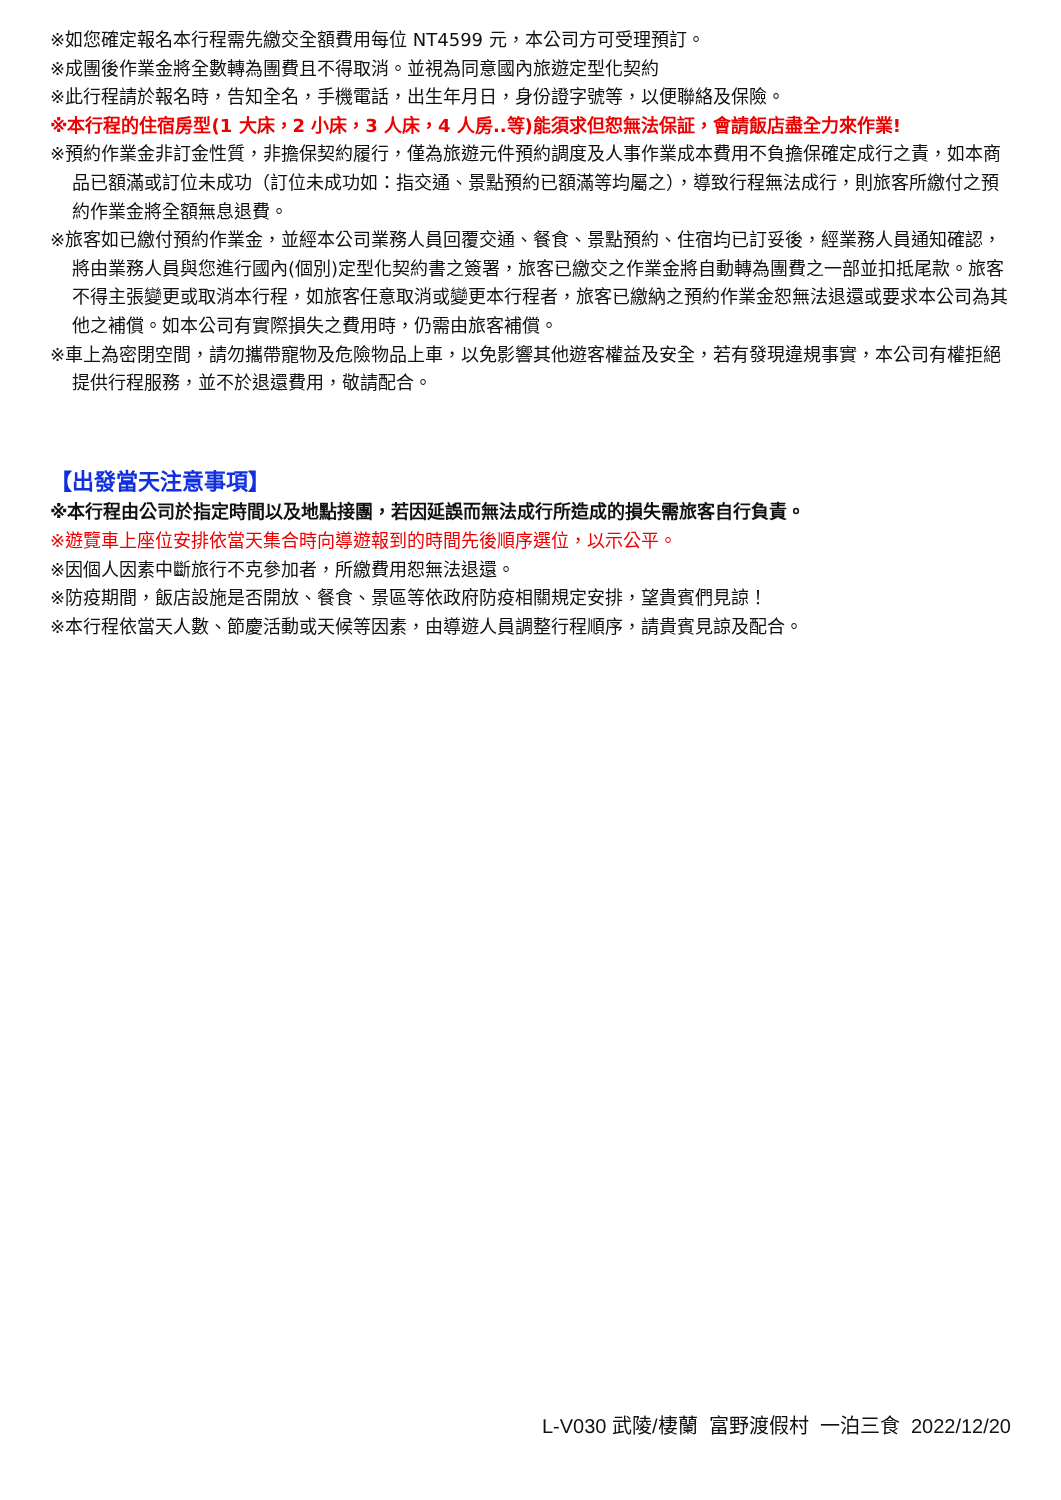※如您確定報名本行程需先繳交全額費用每位 NT4599 元，本公司方可受理預訂。
※成團後作業金將全數轉為團費且不得取消。並視為同意國內旅遊定型化契約
※此行程請於報名時，告知全名，手機電話，出生年月日，身份證字號等，以便聯絡及保險。
※本行程的住宿房型(1 大床，2 小床，3 人床，4 人房..等)能須求但恕無法保証，會請飯店盡全力來作業!
※預約作業金非訂金性質，非擔保契約履行，僅為旅遊元件預約調度及人事作業成本費用不負擔保確定成行之責，如本商品已額滿或訂位未成功（訂位未成功如：指交通、景點預約已額滿等均屬之），導致行程無法成行，則旅客所繳付之預約作業金將全額無息退費。
※旅客如已繳付預約作業金，並經本公司業務人員回覆交通、餐食、景點預約、住宿均已訂妥後，經業務人員通知確認，將由業務人員與您進行國內(個別)定型化契約書之簽署，旅客已繳交之作業金將自動轉為團費之一部並扣抵尾款。旅客不得主張變更或取消本行程，如旅客任意取消或變更本行程者，旅客已繳納之預約作業金恕無法退還或要求本公司為其他之補償。如本公司有實際損失之費用時，仍需由旅客補償。
※車上為密閉空間，請勿攜帶寵物及危險物品上車，以免影響其他遊客權益及安全，若有發現違規事實，本公司有權拒絕提供行程服務，並不於退還費用，敬請配合。
【出發當天注意事項】
※本行程由公司於指定時間以及地點接團，若因延誤而無法成行所造成的損失需旅客自行負責。
※遊覽車上座位安排依當天集合時向導遊報到的時間先後順序選位，以示公平。
※因個人因素中斷旅行不克參加者，所繳費用恕無法退還。
※防疫期間，飯店設施是否開放、餐食、景區等依政府防疫相關規定安排，望貴賓們見諒！
※本行程依當天人數、節慶活動或天候等因素，由導遊人員調整行程順序，請貴賓見諒及配合。
L-V030 武陵/棲蘭 富野渡假村 一泊三食 2022/12/20